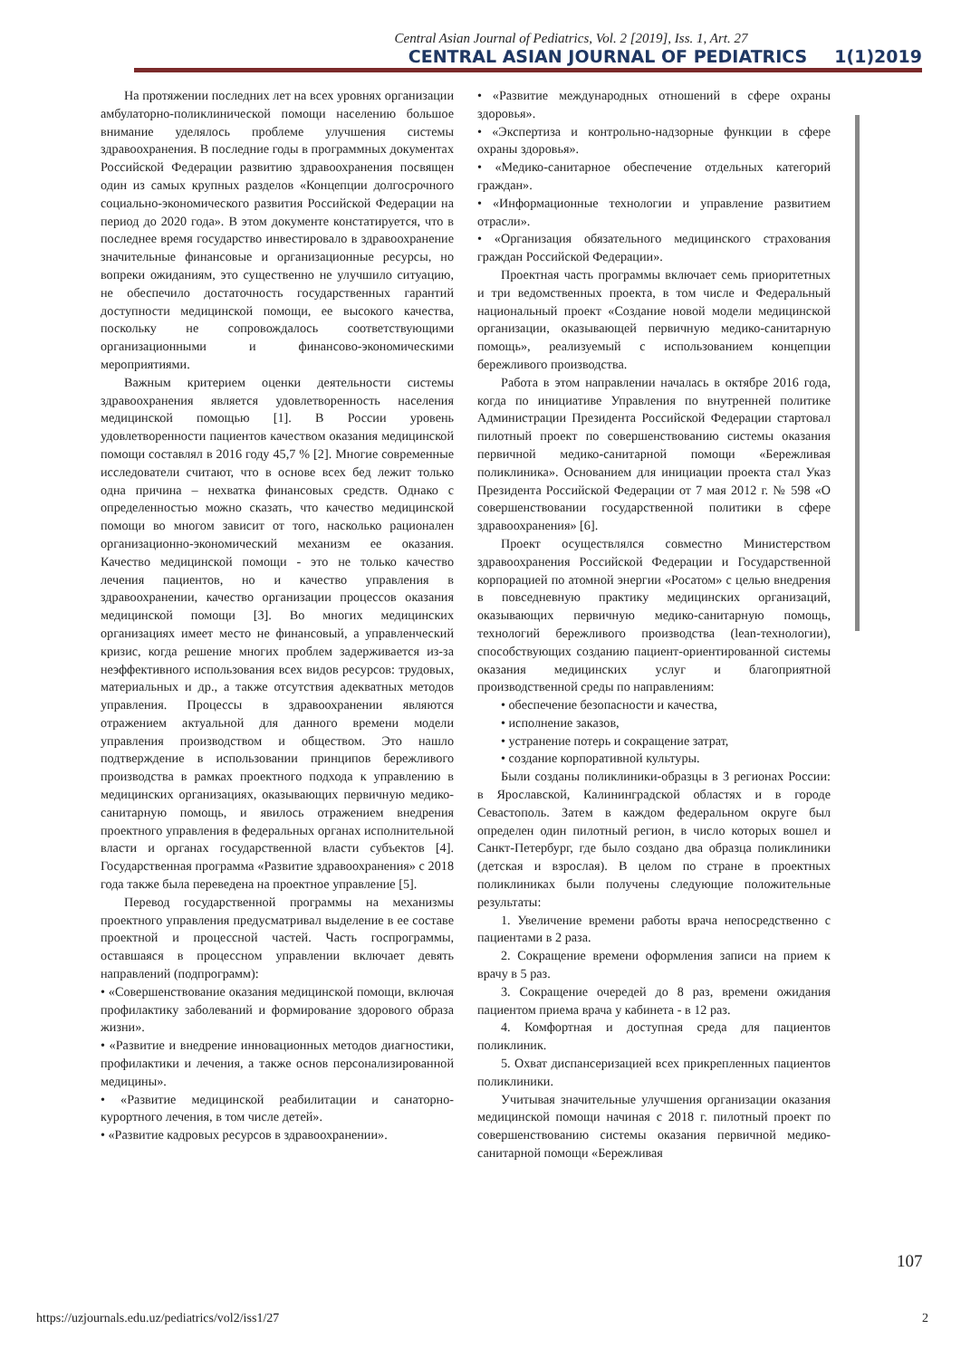Central Asian Journal of Pediatrics, Vol. 2 [2019], Iss. 1, Art. 27
CENTRAL ASIAN JOURNAL OF PEDIATRICS 1(1)2019
На протяжении последних лет на всех уровнях организации амбулаторно-поликлинической помощи населению большое внимание уделялось проблеме улучшения системы здравоохранения. В последние годы в программных документах Российской Федерации развитию здравоохранения посвящен один из самых крупных разделов «Концепции долгосрочного социально-экономического развития Российской Федерации на период до 2020 года». В этом документе констатируется, что в последнее время государство инвестировало в здравоохранение значительные финансовые и организационные ресурсы, но вопреки ожиданиям, это существенно не улучшило ситуацию, не обеспечило достаточность государственных гарантий доступности медицинской помощи, ее высокого качества, поскольку не сопровождалось соответствующими организационными и финансово-экономическими мероприятиями.
Важным критерием оценки деятельности системы здравоохранения является удовлетворенность населения медицинской помощью [1]. В России уровень удовлетворенности пациентов качеством оказания медицинской помощи составлял в 2016 году 45,7 % [2]. Многие современные исследователи считают, что в основе всех бед лежит только одна причина – нехватка финансовых средств. Однако с определенностью можно сказать, что качество медицинской помощи во многом зависит от того, насколько рационален организационно-экономический механизм ее оказания. Качество медицинской помощи - это не только качество лечения пациентов, но и качество управления в здравоохранении, качество организации процессов оказания медицинской помощи [3]. Во многих медицинских организациях имеет место не финансовый, а управленческий кризис, когда решение многих проблем задерживается из-за неэффективного использования всех видов ресурсов: трудовых, материальных и др., а также отсутствия адекватных методов управления. Процессы в здравоохранении являются отражением актуальной для данного времени модели управления производством и обществом. Это нашло подтверждение в использовании принципов бережливого производства в рамках проектного подхода к управлению в медицинских организациях, оказывающих первичную медико-санитарную помощь, и явилось отражением внедрения проектного управления в федеральных органах исполнительной власти и органах государственной власти субъектов [4]. Государственная программа «Развитие здравоохранения» с 2018 года также была переведена на проектное управление [5].
Перевод государственной программы на механизмы проектного управления предусматривал выделение в ее составе проектной и процессной частей. Часть госпрограммы, оставшаяся в процессном управлении включает девять направлений (подпрограмм):
• «Совершенствование оказания медицинской помощи, включая профилактику заболеваний и формирование здорового образа жизни».
• «Развитие и внедрение инновационных методов диагностики, профилактики и лечения, а также основ персонализированной медицины».
• «Развитие медицинской реабилитации и санаторно-курортного лечения, в том числе детей».
• «Развитие кадровых ресурсов в здравоохранении».
• «Развитие международных отношений в сфере охраны здоровья».
• «Экспертиза и контрольно-надзорные функции в сфере охраны здоровья».
• «Медико-санитарное обеспечение отдельных категорий граждан».
• «Информационные технологии и управление развитием отрасли».
• «Организация обязательного медицинского страхования граждан Российской Федерации».
Проектная часть программы включает семь приоритетных и три ведомственных проекта, в том числе и Федеральный национальный проект «Создание новой модели медицинской организации, оказывающей первичную медико-санитарную помощь», реализуемый с использованием концепции бережливого производства.
Работа в этом направлении началась в октябре 2016 года, когда по инициативе Управления по внутренней политике Администрации Президента Российской Федерации стартовал пилотный проект по совершенствованию системы оказания первичной медико-санитарной помощи «Бережливая поликлиника». Основанием для инициации проекта стал Указ Президента Российской Федерации от 7 мая 2012 г. № 598 «О совершенствовании государственной политики в сфере здравоохранения» [6].
Проект осуществлялся совместно Министерством здравоохранения Российской Федерации и Государственной корпорацией по атомной энергии «Росатом» с целью внедрения в повседневную практику медицинских организаций, оказывающих первичную медико-санитарную помощь, технологий бережливого производства (lean-технологии), способствующих созданию пациент-ориентированной системы оказания медицинских услуг и благоприятной производственной среды по направлениям:
• обеспечение безопасности и качества,
• исполнение заказов,
• устранение потерь и сокращение затрат,
• создание корпоративной культуры.
Были созданы поликлиники-образцы в 3 регионах России: в Ярославской, Калининградской областях и в городе Севастополь. Затем в каждом федеральном округе был определен один пилотный регион, в число которых вошел и Санкт-Петербург, где было создано два образца поликлиники (детская и взрослая). В целом по стране в проектных поликлиниках были получены следующие положительные результаты:
1. Увеличение времени работы врача непосредственно с пациентами в 2 раза.
2. Сокращение времени оформления записи на прием к врачу в 5 раз.
3. Сокращение очередей до 8 раз, времени ожидания пациентом приема врача у кабинета - в 12 раз.
4. Комфортная и доступная среда для пациентов поликлиник.
5. Охват диспансеризацией всех прикрепленных пациентов поликлиники.
Учитывая значительные улучшения организации оказания медицинской помощи начиная с 2018 г. пилотный проект по совершенствованию системы оказания первичной медико-санитарной помощи «Бережливая
107
https://uzjournals.edu.uz/pediatrics/vol2/iss1/27
2